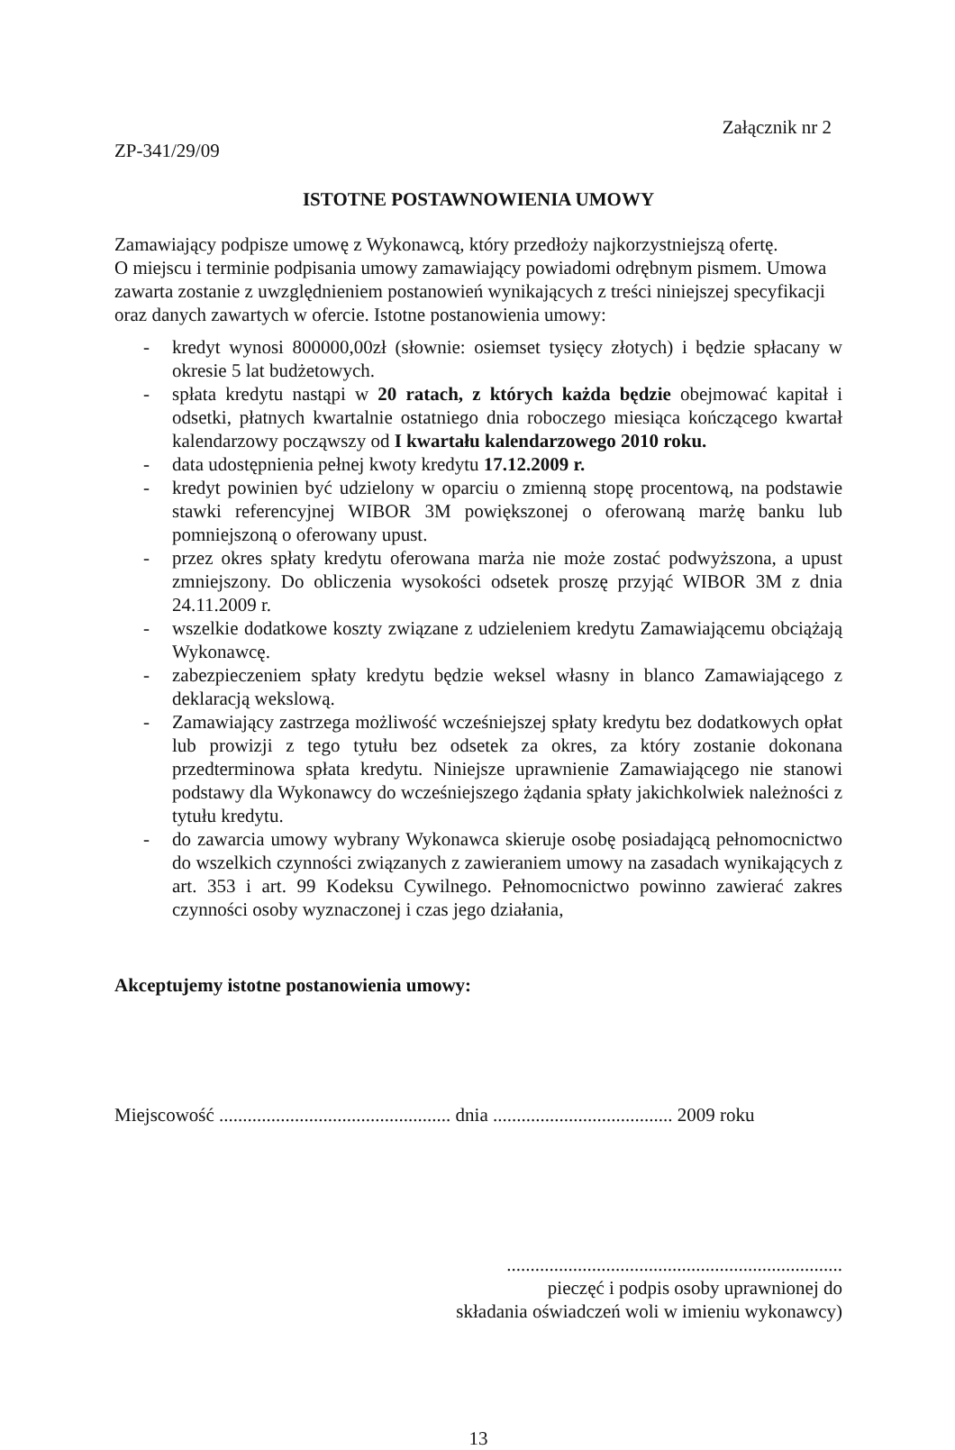Załącznik nr 2
ZP-341/29/09
ISTOTNE POSTAWNOWIENIA UMOWY
Zamawiający podpisze umowę z Wykonawcą, który przedłoży najkorzystniejszą ofertę.
O miejscu i terminie podpisania umowy zamawiający powiadomi odrębnym pismem. Umowa zawarta zostanie z uwzględnieniem postanowień wynikających z treści niniejszej specyfikacji oraz danych zawartych w ofercie. Istotne postanowienia umowy:
- kredyt wynosi 800000,00zł (słownie: osiemset tysięcy złotych) i będzie spłacany w okresie 5 lat budżetowych.
- spłata kredytu nastąpi w 20 ratach, z których każda będzie obejmować kapitał i odsetki, płatnych kwartalnie ostatniego dnia roboczego miesiąca kończącego kwartał kalendarzowy począwszy od I kwartału kalendarzowego 2010 roku.
- data udostępnienia pełnej kwoty kredytu 17.12.2009 r.
- kredyt powinien być udzielony w oparciu o zmienną stopę procentową, na podstawie stawki referencyjnej WIBOR 3M powiększonej o oferowaną marżę banku lub pomniejszoną o oferowany upust.
- przez okres spłaty kredytu oferowana marża nie może zostać podwyższona, a upust zmniejszony. Do obliczenia wysokości odsetek proszę przyjąć WIBOR 3M z dnia 24.11.2009 r.
- wszelkie dodatkowe koszty związane z udzieleniem kredytu Zamawiającemu obciążają Wykonawcę.
- zabezpieczeniem spłaty kredytu będzie weksel własny in blanco Zamawiającego z deklaracją wekslową.
- Zamawiający zastrzega możliwość wcześniejszej spłaty kredytu bez dodatkowych opłat lub prowizji z tego tytułu bez odsetek za okres, za który zostanie dokonana przedterminowa spłata kredytu. Niniejsze uprawnienie Zamawiającego nie stanowi podstawy dla Wykonawcy do wcześniejszego żądania spłaty jakichkolwiek należności z tytułu kredytu.
- do zawarcia umowy wybrany Wykonawca skieruje osobę posiadającą pełnomocnictwo do wszelkich czynności związanych z zawieraniem umowy na zasadach wynikających z art. 353 i art. 99 Kodeksu Cywilnego. Pełnomocnictwo powinno zawierać zakres czynności osoby wyznaczonej i czas jego działania,
Akceptujemy istotne postanowienia umowy:
Miejscowość ................................................. dnia ...................................... 2009 roku
.......................................................................
pieczęć i podpis osoby uprawnionej do
składania oświadczeń woli w imieniu wykonawcy)
13